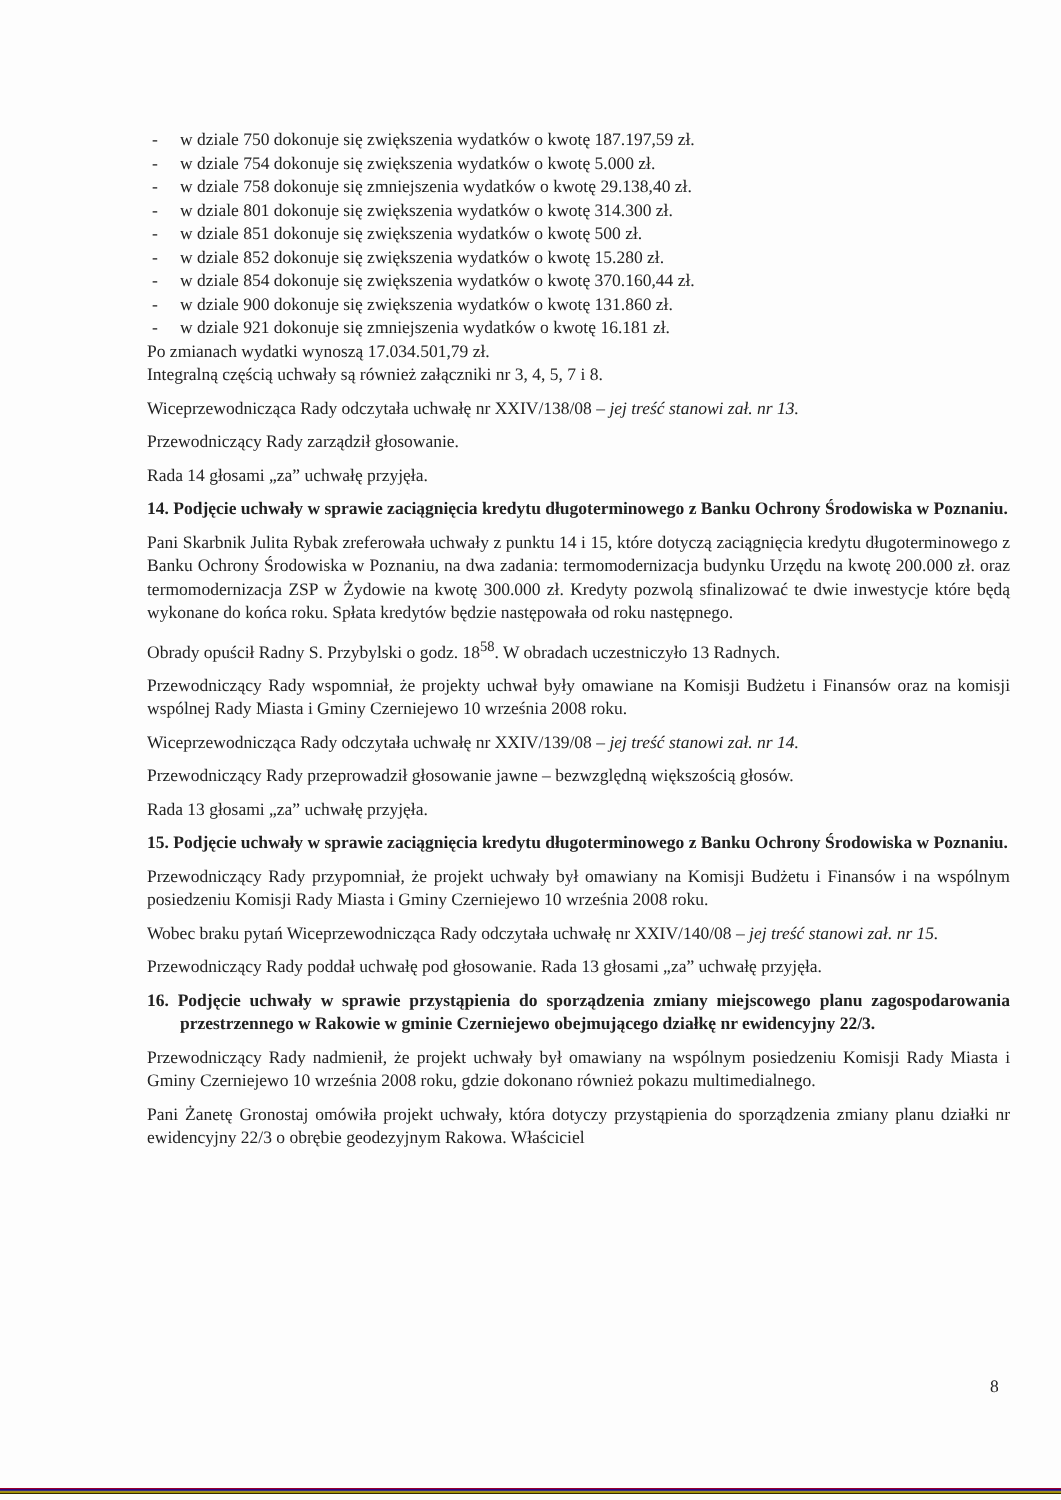- w dziale 750 dokonuje się zwiększenia wydatków o kwotę 187.197,59 zł.
- w dziale 754 dokonuje się zwiększenia wydatków o kwotę 5.000 zł.
- w dziale 758 dokonuje się zmniejszenia wydatków o kwotę 29.138,40 zł.
- w dziale 801 dokonuje się zwiększenia wydatków o kwotę 314.300 zł.
- w dziale 851 dokonuje się zwiększenia wydatków o kwotę 500 zł.
- w dziale 852 dokonuje się zwiększenia wydatków o kwotę 15.280 zł.
- w dziale 854 dokonuje się zwiększenia wydatków o kwotę 370.160,44 zł.
- w dziale 900 dokonuje się zwiększenia wydatków o kwotę 131.860 zł.
- w dziale 921 dokonuje się zmniejszenia wydatków o kwotę 16.181 zł.
Po zmianach wydatki wynoszą 17.034.501,79 zł.
Integralną częścią uchwały są również załączniki nr 3, 4, 5, 7 i 8.
Wiceprzewodnicząca Rady odczytała uchwałę nr XXIV/138/08 – jej treść stanowi zał. nr 13.
Przewodniczący Rady zarządził głosowanie.
Rada 14 głosami „za” uchwałę przyjęła.
14. Podjęcie uchwały w sprawie zaciągnięcia kredytu długoterminowego z Banku Ochrony Środowiska w Poznaniu.
Pani Skarbnik Julita Rybak zreferowała uchwały z punktu 14 i 15, które dotyczą zaciągnięcia kredytu długoterminowego z Banku Ochrony Środowiska w Poznaniu, na dwa zadania: termomodernizacja budynku Urzędu na kwotę 200.000 zł. oraz termomodernizacja ZSP w Żydowie na kwotę 300.000 zł. Kredyty pozwolą sfinalizować te dwie inwestycje które będą wykonane do końca roku. Spłata kredytów będzie następowała od roku następnego.
Obrady opuścił Radny S. Przybylski o godz. 18<sup>58</sup>. W obradach uczestniczyło 13 Radnych.
Przewodniczący Rady wspomniał, że projekty uchwał były omawiane na Komisji Budżetu i Finansów oraz na komisji wspólnej Rady Miasta i Gminy Czerniejewo 10 września 2008 roku.
Wiceprzewodnicząca Rady odczytała uchwałę nr XXIV/139/08 – jej treść stanowi zał. nr 14.
Przewodniczący Rady przeprowadził głosowanie jawne – bezwzględną większością głosów.
Rada 13 głosami „za” uchwałę przyjęła.
15. Podjęcie uchwały w sprawie zaciągnięcia kredytu długoterminowego z Banku Ochrony Środowiska w Poznaniu.
Przewodniczący Rady przypomniał, że projekt uchwały był omawiany na Komisji Budżetu i Finansów i na wspólnym posiedzeniu Komisji Rady Miasta i Gminy Czerniejewo 10 września 2008 roku.
Wobec braku pytań Wiceprzewodnicząca Rady odczytała uchwałę nr XXIV/140/08 – jej treść stanowi zał. nr 15.
Przewodniczący Rady poddał uchwałę pod głosowanie. Rada 13 głosami „za” uchwałę przyjęła.
16. Podjęcie uchwały w sprawie przystąpienia do sporządzenia zmiany miejscowego planu zagospodarowania przestrzennego w Rakowie w gminie Czerniejewo obejmującego działkę nr ewidencyjny 22/3.
Przewodniczący Rady nadmienił, że projekt uchwały był omawiany na wspólnym posiedzeniu Komisji Rady Miasta i Gminy Czerniejewo 10 września 2008 roku, gdzie dokonano również pokazu multimedialnego.
Pani Żanetę Gronostaj omówiła projekt uchwały, która dotyczy przystąpienia do sporządzenia zmiany planu działki nr ewidencyjny 22/3 o obrębie geodezyjnym Rakowa. Właściciel
8